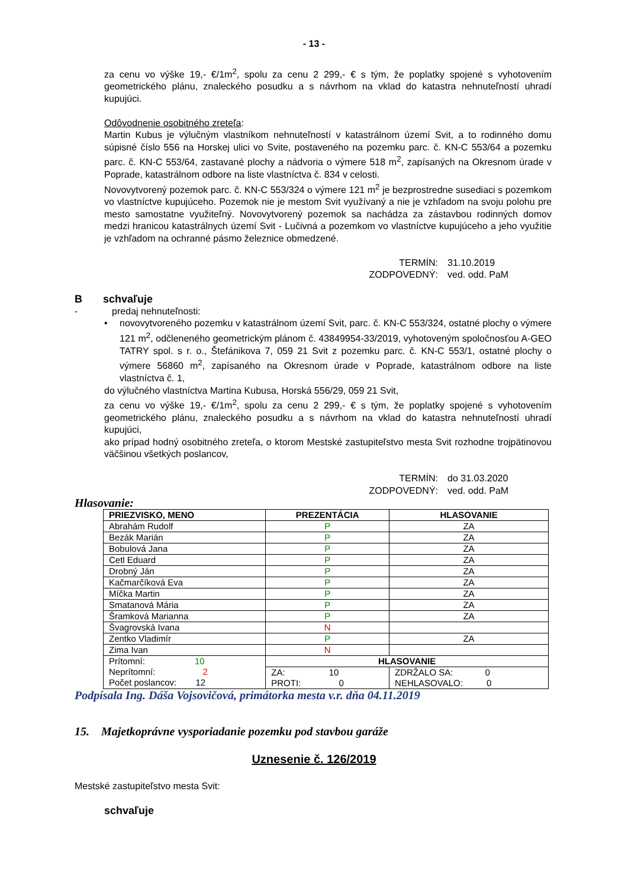- 13 -
za cenu vo výške 19,- €/1m<sup>2</sup>, spolu za cenu 2 299,- € s tým, že poplatky spojené s vyhotovením geometrického plánu, znaleckého posudku a s návrhom na vklad do katastra nehnuteľností uhradí kupujúci.
Odôvodnenie osobitného zreteľa:
Martin Kubus je výlučným vlastníkom nehnuteľností v katastrálnom území Svit, a to rodinného domu súpisné číslo 556 na Horskej ulici vo Svite, postaveného na pozemku parc. č. KN-C 553/64 a pozemku parc. č. KN-C 553/64, zastavané plochy a nádvoria o výmere 518 m<sup>2</sup>, zapísaných na Okresnom úrade v Poprade, katastrálnom odbore na liste vlastníctva č. 834 v celosti.
Novovytvorený pozemok parc. č. KN-C 553/324 o výmere 121 m<sup>2</sup> je bezprostredne susediaci s pozemkom vo vlastníctve kupujúceho. Pozemok nie je mestom Svit využívaný a nie je vzhľadom na svoju polohu pre mesto samostatne využiteľný. Novovytvorený pozemok sa nachádza za zástavbou rodinných domov medzi hranicou katastrálnych území Svit - Lučivná a pozemkom vo vlastníctve kupujúceho a jeho využitie je vzhľadom na ochranné pásmo železnice obmedzené.
TERMÍN: 31.10.2019
ZODPOVEDNÝ: ved. odd. PaM
B schvaľuje
- predaj nehnuteľnosti:
• novovytvoreného pozemku v katastrálnom území Svit, parc. č. KN-C 553/324, ostatné plochy o výmere 121 m<sup>2</sup>, odčleneného geometrickým plánom č. 43849954-33/2019, vyhotoveným spoločnosťou A-GEO TATRY spol. s r. o., Štefánikova 7, 059 21 Svit z pozemku parc. č. KN-C 553/1, ostatné plochy o výmere 56860 m<sup>2</sup>, zapísaného na Okresnom úrade v Poprade, katastrálnom odbore na liste vlastníctva č. 1,
do výlučného vlastníctva Martina Kubusa, Horská 556/29, 059 21 Svit,
za cenu vo výške 19,- €/1m<sup>2</sup>, spolu za cenu 2 299,- € s tým, že poplatky spojené s vyhotovením geometrického plánu, znaleckého posudku a s návrhom na vklad do katastra nehnuteľností uhradí kupujúci,
ako prípad hodný osobitného zreteľa, o ktorom Mestské zastupiteľstvo mesta Svit rozhodne trojpätinovou väčšinou všetkých poslancov,
TERMÍN: do 31.03.2020
ZODPOVEDNÝ: ved. odd. PaM
Hlasovanie:
| PRIEZVISKO, MENO | PREZENTÁCIA | HLASOVANIE |
| --- | --- | --- |
| Abrahám Rudolf | P | ZA |
| Bezák Marián | P | ZA |
| Bobulová Jana | P | ZA |
| Cetl Eduard | P | ZA |
| Drobný Ján | P | ZA |
| Kačmarčíková Eva | P | ZA |
| Míčka Martin | P | ZA |
| Smatanová Mária | P | ZA |
| Šramková Marianna | P | ZA |
| Švagrovská Ivana | N | |
| Zentko Vladimír | P | ZA |
| Zima Ivan | N | |
| Prítomní: 10 Neprítomní: 2 Počet poslancov: 12 | HLASOVANIE | |
| | ZA: 10 PROTI: 0 | ZDRŽALO SA: 0 NEHLASOVALO: 0 |
Podpísala Ing. Dáša Vojsovičová, primátorka mesta v.r. dňa 04.11.2019
15. Majetkoprávne vysporiadanie pozemku pod stavbou garáže
Uznesenie č. 126/2019
Mestské zastupiteľstvo mesta Svit:
schvaľuje